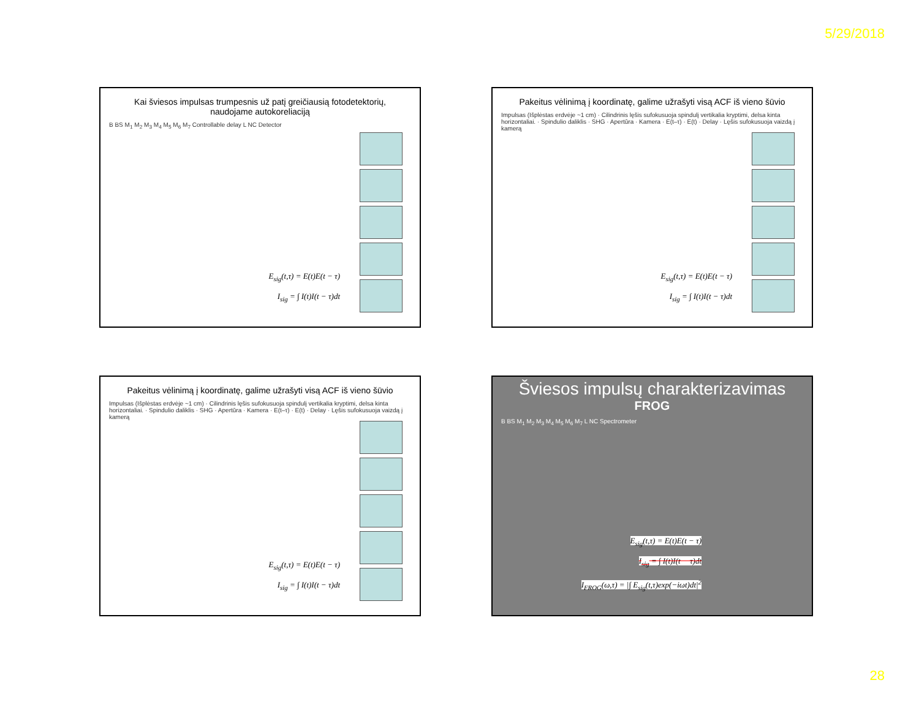5/29/2018
Kai šviesos impulsas trumpesnis už patį greičiausią fotodetektorių,
naudojame autokoreliaciją
B BS M<sub>1</sub> M<sub>2</sub> M<sub>3</sub> M<sub>4</sub> M<sub>5</sub> M<sub>6</sub> M<sub>7</sub> Controllable delay L NC Detector
E<sub>sig</sub>(t,τ) = E(t)E(t − τ)
I<sub>sig</sub> = ∫ I(t)I(t − τ)dt
Pakeitus vėlinimą į koordinatę, galime užrašyti visą ACF iš vieno šūvio
Impulsas (Išplėstas erdvėje ~1 cm) · Cilindrinis lęšis sufokusuoja spindulį vertikalia kryptimi, delsa kinta horizontaliai. · Spindulio daliklis · SHG · Apertūra · Kamera · E(t–τ) · E(t) · Delay · Lęšis sufokusuoja vaizdą į kamerą
E<sub>sig</sub>(t,τ) = E(t)E(t − τ)
I<sub>sig</sub> = ∫ I(t)I(t − τ)dt
Pakeitus vėlinimą į koordinatę, galime užrašyti visą ACF iš vieno šūvio
Impulsas (Išplėstas erdvėje ~1 cm) · Cilindrinis lęšis sufokusuoja spindulį vertikalia kryptimi, delsa kinta horizontaliai. · Spindulio daliklis · SHG · Apertūra · Kamera · E(t–τ) · E(t) · Delay · Lęšis sufokusuoja vaizdą į kamerą
E<sub>sig</sub>(t,τ) = E(t)E(t − τ)
I<sub>sig</sub> = ∫ I(t)I(t − τ)dt
Šviesos impulsų charakterizavimas
FROG
B BS M<sub>1</sub> M<sub>2</sub> M<sub>3</sub> M<sub>4</sub> M<sub>5</sub> M<sub>6</sub> M<sub>7</sub> L NC Spectrometer
E<sub>sig</sub>(t,τ) = E(t)E(t − τ)
I<sub>sig</sub> = ∫ I(t)I(t − τ)dt
I<sub>FROG</sub>(ω,τ) = |∫ E<sub>sig</sub>(t,τ)exp(−iωt)dt|<sup>2</sup>
28